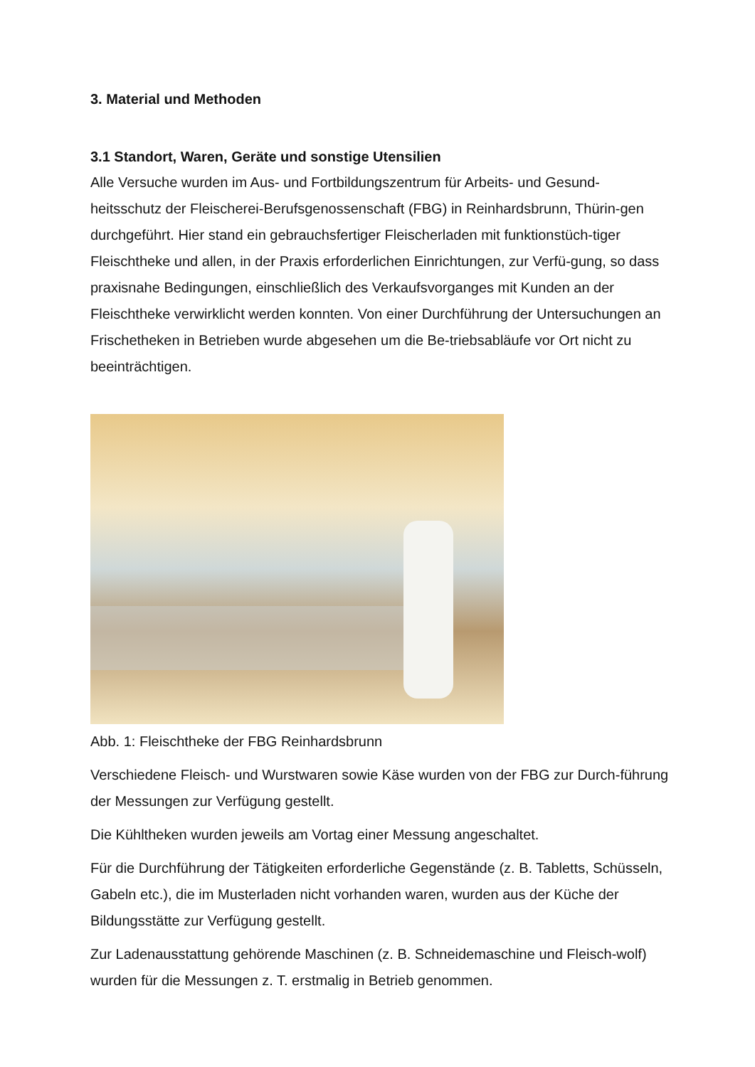3. Material und Methoden
3.1 Standort, Waren, Geräte und sonstige Utensilien
Alle Versuche wurden im Aus- und Fortbildungszentrum für Arbeits- und Gesund-heitsschutz der Fleischerei-Berufsgenossenschaft (FBG) in Reinhardsbrunn, Thürin-gen durchgeführt. Hier stand ein gebrauchsfertiger Fleischerladen mit funktionstüch-tiger Fleischtheke und allen, in der Praxis erforderlichen Einrichtungen, zur Verfü-gung, so dass praxisnahe Bedingungen, einschließlich des Verkaufsvorganges mit Kunden an der Fleischtheke verwirklicht werden konnten. Von einer Durchführung der Untersuchungen an Frischetheken in Betrieben wurde abgesehen um die Be-triebsabläufe vor Ort nicht zu beeinträchtigen.
Abb. 1: Fleischtheke der FBG Reinhardsbrunn
Verschiedene Fleisch- und Wurstwaren sowie Käse wurden von der FBG zur Durch-führung der Messungen zur Verfügung gestellt.
Die Kühltheken wurden jeweils am Vortag einer Messung angeschaltet.
Für die Durchführung der Tätigkeiten erforderliche Gegenstände (z. B. Tabletts, Schüsseln, Gabeln etc.), die im Musterladen nicht vorhanden waren, wurden aus der Küche der Bildungsstätte zur Verfügung gestellt.
Zur Ladenausstattung gehörende Maschinen (z. B. Schneidemaschine und Fleisch-wolf) wurden für die Messungen z. T. erstmalig in Betrieb genommen.